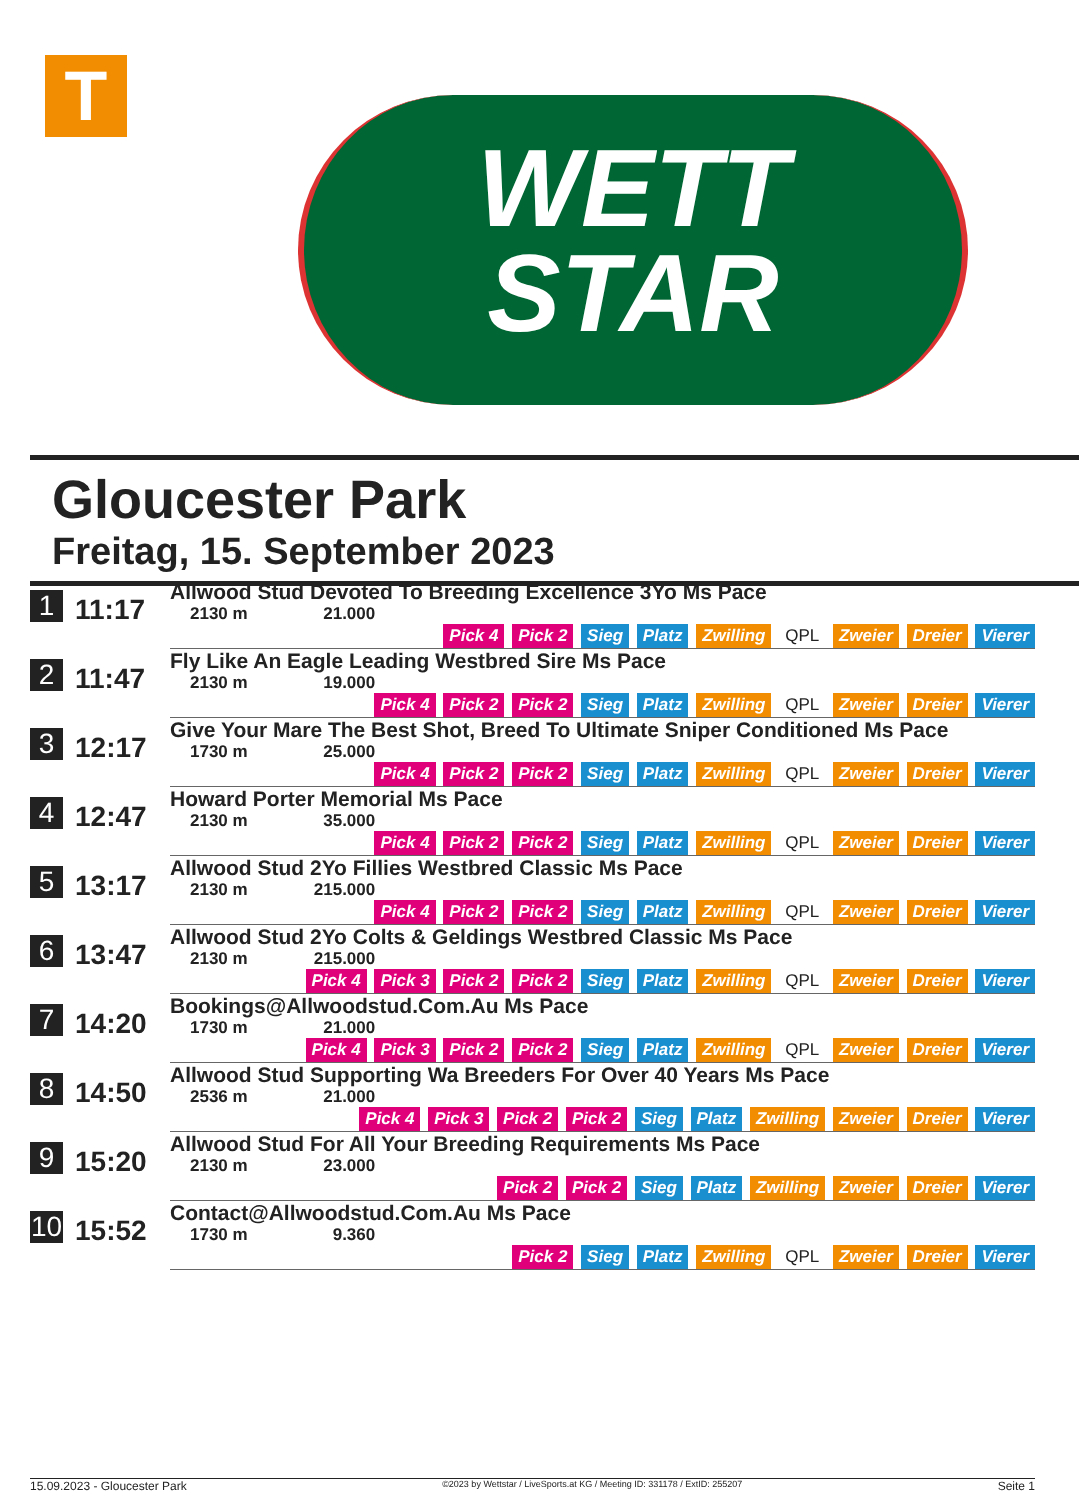T
WETT
STAR
Gloucester Park
Freitag, 15. September 2023
| 1 | 11:17 | Allwood Stud Devoted To Breeding Excellence 3Yo Ms Pace 2130 m 21.000 Pick 4 Pick 2 Sieg Platz Zwilling QPL Zweier Dreier Vierer |
| 2 | 11:47 | Fly Like An Eagle Leading Westbred Sire Ms Pace 2130 m 19.000 Pick 4 Pick 2 Pick 2 Sieg Platz Zwilling QPL Zweier Dreier Vierer |
| 3 | 12:17 | Give Your Mare The Best Shot, Breed To Ultimate Sniper Conditioned Ms Pace 1730 m 25.000 Pick 4 Pick 2 Pick 2 Sieg Platz Zwilling QPL Zweier Dreier Vierer |
| 4 | 12:47 | Howard Porter Memorial Ms Pace 2130 m 35.000 Pick 4 Pick 2 Pick 2 Sieg Platz Zwilling QPL Zweier Dreier Vierer |
| 5 | 13:17 | Allwood Stud 2Yo Fillies Westbred Classic Ms Pace 2130 m 215.000 Pick 4 Pick 2 Pick 2 Sieg Platz Zwilling QPL Zweier Dreier Vierer |
| 6 | 13:47 | Allwood Stud 2Yo Colts & Geldings Westbred Classic Ms Pace 2130 m 215.000 Pick 4 Pick 3 Pick 2 Pick 2 Sieg Platz Zwilling QPL Zweier Dreier Vierer |
| 7 | 14:20 | Bookings@Allwoodstud.Com.Au Ms Pace 1730 m 21.000 Pick 4 Pick 3 Pick 2 Pick 2 Sieg Platz Zwilling QPL Zweier Dreier Vierer |
| 8 | 14:50 | Allwood Stud Supporting Wa Breeders For Over 40 Years Ms Pace 2536 m 21.000 Pick 4 Pick 3 Pick 2 Pick 2 Sieg Platz Zwilling Zweier Dreier Vierer |
| 9 | 15:20 | Allwood Stud For All Your Breeding Requirements Ms Pace 2130 m 23.000 Pick 2 Pick 2 Sieg Platz Zwilling Zweier Dreier Vierer |
| 10 | 15:52 | Contact@Allwoodstud.Com.Au Ms Pace 1730 m 9.360 Pick 2 Sieg Platz Zwilling QPL Zweier Dreier Vierer |
15.09.2023 - Gloucester Park ©2023 by Wettstar / LiveSports.at KG / Meeting ID: 331178 / ExtID: 255207 Seite 1